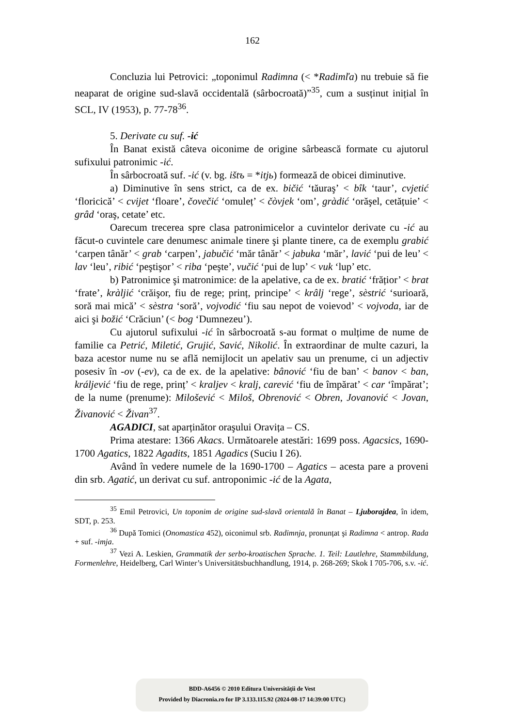162
Concluzia lui Petrovici: „toponimul Radimna (< *Radimľa) nu trebuie să fie neaparat de origine sud-slavă occidentală (sârbocroată)”<sup>35</sup>, cum a susținut inițial în SCL, IV (1953), p. 77-78<sup>36</sup>.
5. Derivate cu suf. -ić
În Banat există câteva oiconime de origine sârbească formate cu ajutorul sufixului patronimic -ić.
În sârbocroată suf. -ić (v. bg. ištъ = *itjь) formează de obicei diminutive.
a) Diminutive în sens strict, ca de ex. bičić ‘tăuraş’ < bîk ‘taur’, cvjetić ‘floricică’ < cvijet ‘floare’, čovečić ‘omuleț’ < čòvjek ‘om’, gràdić ‘orăşel, cetățuie’ < grâd ‘oraş, cetate’ etc.
Oarecum trecerea spre clasa patronimicelor a cuvintelor derivate cu -ić au făcut-o cuvintele care denumesc animale tinere şi plante tinere, ca de exemplu grabić ‘carpen tânăr’ < grab ‘carpen’, jabučić ‘măr tânăr’ < jabuka ‘măr’, lavić ‘pui de leu’ < lav ‘leu’, ribić ‘peştişor’ < riba ‘peşte’, vučić ‘pui de lup’ < vuk ‘lup’ etc.
b) Patronimice şi matronimice: de la apelative, ca de ex. bratić ‘frățior’ < brat ‘frate’, kràljić ‘crăişor, fiu de rege; prinț, principe’ < krâlj ‘rege’, sèstrić ‘surioară, soră mai mică’ < sèstra ‘soră’, vojvodić ‘fiu sau nepot de voievod’ < vojvoda, iar de aici şi božić ‘Crăciun’ (< bog ‘Dumnezeu’).
Cu ajutorul sufixului -ić în sârbocroată s-au format o mulțime de nume de familie ca Petrić, Miletić, Grujić, Savić, Nikolić. În extraordinar de multe cazuri, la baza acestor nume nu se află nemijlocit un apelativ sau un prenume, ci un adjectiv posesiv în -ov (-ev), ca de ex. de la apelative: bânović ‘fiu de ban’ < banov < ban, králjević ‘fiu de rege, prinț’ < kraljev < kralj, carević ‘fiu de împărat’ < car ‘împărat’; de la nume (prenume): Milošević < Miloš, Obrenović < Obren, Jovanović < Jovan, Živanović < Živan<sup>37</sup>.
AGADICI, sat aparținător oraşului Oravița – CS.
Prima atestare: 1366 Akacs. Următoarele atestări: 1699 poss. Agacsics, 1690-1700 Agatics, 1822 Agadits, 1851 Agadics (Suciu I 26).
Având în vedere numele de la 1690-1700 – Agatics – acesta pare a proveni din srb. Agatić, un derivat cu suf. antroponimic -ić de la Agata,
<sup>35</sup> Emil Petrovici, Un toponim de origine sud-slavă orientală în Banat – Ljuborajdea, în idem, SDT, p. 253.
<sup>36</sup> După Tomici (Onomastica 452), oiconimul srb. Radimnja, pronunțat şi Radimna < antrop. Rada + suf. -imja.
<sup>37</sup> Vezi A. Leskien, Grammatik der serbo-kroatischen Sprache. 1. Teil: Lautlehre, Stammbildung, Formenlehre, Heidelberg, Carl Winter’s Universitätsbuchhandlung, 1914, p. 268-269; Skok I 705-706, s.v. -ić.
BDD-A6456 © 2010 Editura Universității de Vest
Provided by Diacronia.ro for IP 3.133.115.92 (2024-08-17 14:39:00 UTC)